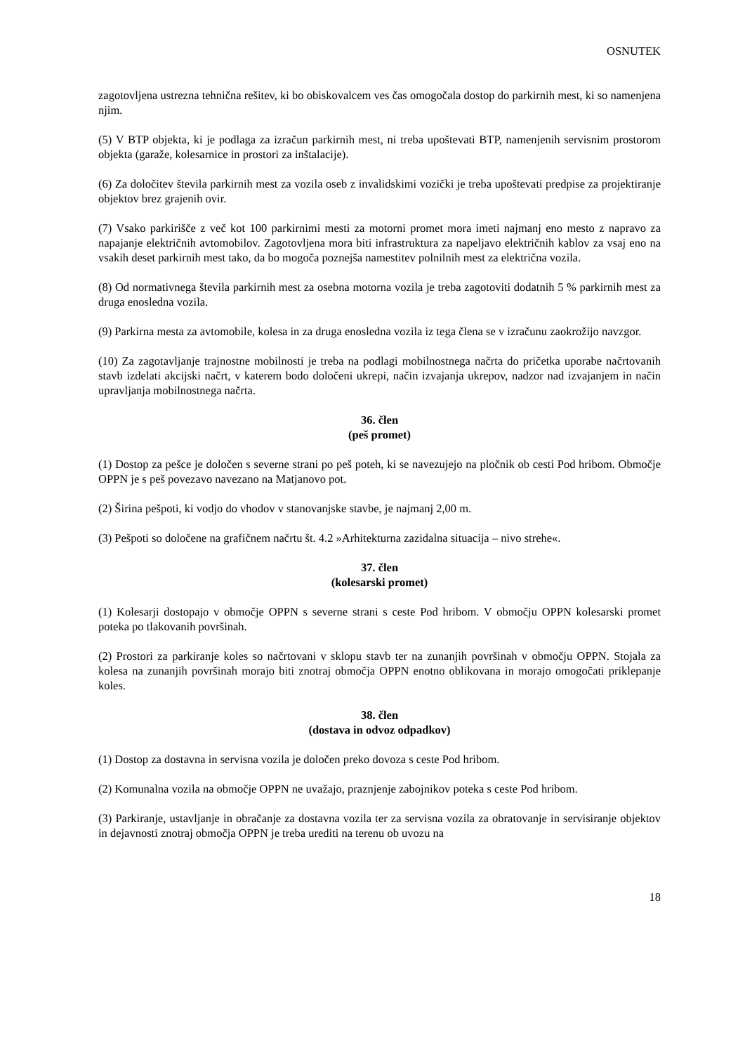OSNUTEK
zagotovljena ustrezna tehnična rešitev, ki bo obiskovalcem ves čas omogočala dostop do parkirnih mest, ki so namenjena njim.
(5) V BTP objekta, ki je podlaga za izračun parkirnih mest, ni treba upoštevati BTP, namenjenih servisnim prostorom objekta (garaže, kolesarnice in prostori za inštalacije).
(6) Za določitev števila parkirnih mest za vozila oseb z invalidskimi vozički je treba upoštevati predpise za projektiranje objektov brez grajenih ovir.
(7) Vsako parkirišče z več kot 100 parkirnimi mesti za motorni promet mora imeti najmanj eno mesto z napravo za napajanje električnih avtomobilov. Zagotovljena mora biti infrastruktura za napeljavo električnih kablov za vsaj eno na vsakih deset parkirnih mest tako, da bo mogoča poznejša namestitev polnilnih mest za električna vozila.
(8) Od normativnega števila parkirnih mest za osebna motorna vozila je treba zagotoviti dodatnih 5 % parkirnih mest za druga enosledna vozila.
(9) Parkirna mesta za avtomobile, kolesa in za druga enosledna vozila iz tega člena se v izračunu zaokrožijo navzgor.
(10) Za zagotavljanje trajnostne mobilnosti je treba na podlagi mobilnostnega načrta do pričetka uporabe načrtovanih stavb izdelati akcijski načrt, v katerem bodo določeni ukrepi, način izvajanja ukrepov, nadzor nad izvajanjem in način upravljanja mobilnostnega načrta.
36. člen
(peš promet)
(1) Dostop za pešce je določen s severne strani po peš poteh, ki se navezujejo na pločnik ob cesti Pod hribom. Območje OPPN je s peš povezavo navezano na Matjanovo pot.
(2) Širina pešpoti, ki vodjo do vhodov v stanovanjske stavbe, je najmanj 2,00 m.
(3) Pešpoti so določene na grafičnem načrtu št. 4.2 »Arhitekturna zazidalna situacija – nivo strehe«.
37. člen
(kolesarski promet)
(1) Kolesarji dostopajo v območje OPPN s severne strani s ceste Pod hribom. V območju OPPN kolesarski promet poteka po tlakovanih površinah.
(2) Prostori za parkiranje koles so načrtovani v sklopu stavb ter na zunanjih površinah v območju OPPN. Stojala za kolesa na zunanjih površinah morajo biti znotraj območja OPPN enotno oblikovana in morajo omogočati priklepanje koles.
38. člen
(dostava in odvoz odpadkov)
(1) Dostop za dostavna in servisna vozila je določen preko dovoza s ceste Pod hribom.
(2) Komunalna vozila na območje OPPN ne uvažajo, praznjenje zabojnikov poteka s ceste Pod hribom.
(3) Parkiranje, ustavljanje in obračanje za dostavna vozila ter za servisna vozila za obratovanje in servisiranje objektov in dejavnosti znotraj območja OPPN je treba urediti na terenu ob uvozu na
18